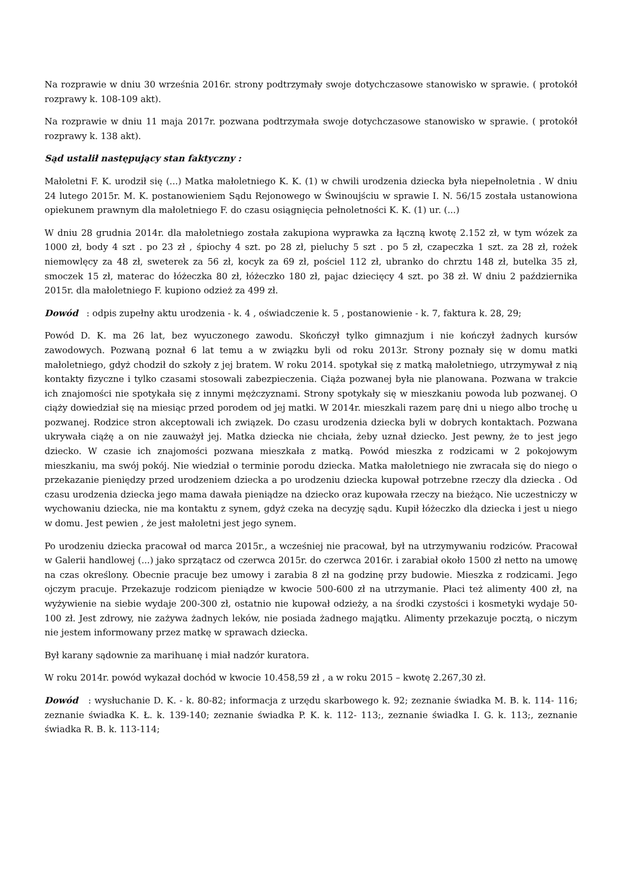Na rozprawie w dniu 30 września 2016r. strony podtrzymały swoje dotychczasowe stanowisko w sprawie. ( protokół rozprawy k. 108-109 akt).
Na rozprawie w dniu 11 maja 2017r. pozwana podtrzymała swoje dotychczasowe stanowisko w sprawie. ( protokół rozprawy k. 138 akt).
Sąd ustalił następujący stan faktyczny :
Małoletni F. K. urodził się (...) Matka małoletniego K. K. (1) w chwili urodzenia dziecka była niepełnoletnia . W dniu 24 lutego 2015r. M. K. postanowieniem Sądu Rejonowego w Świnoujściu w sprawie I. N. 56/15 została ustanowiona opiekunem prawnym dla małoletniego F. do czasu osiągnięcia pełnoletności K. K. (1) ur. (...)
W dniu 28 grudnia 2014r. dla małoletniego została zakupiona wyprawka za łączną kwotę 2.152 zł, w tym wózek za 1000 zł, body 4 szt . po 23 zł , śpiochy 4 szt. po 28 zł, pieluchy 5 szt . po 5 zł, czapeczka 1 szt. za 28 zł, rożek niemowlęcy za 48 zł, sweterek za 56 zł, kocyk za 69 zł, pościel 112 zł, ubranko do chrztu 148 zł, butelka 35 zł, smoczek 15 zł, materac do łóżeczka 80 zł, łóżeczko 180 zł, pajac dziecięcy 4 szt. po 38 zł. W dniu 2 października 2015r. dla małoletniego F. kupiono odzież za 499 zł.
Dowód : odpis zupełny aktu urodzenia - k. 4 , oświadczenie k. 5 , postanowienie - k. 7, faktura k. 28, 29;
Powód D. K. ma 26 lat, bez wyuczonego zawodu. Skończył tylko gimnazjum i nie kończył żadnych kursów zawodowych. Pozwaną poznał 6 lat temu a w związku byli od roku 2013r. Strony poznały się w domu matki małoletniego, gdyż chodził do szkoły z jej bratem. W roku 2014. spotykał się z matką małoletniego, utrzymywał z nią kontakty fizyczne i tylko czasami stosowali zabezpieczenia. Ciąża pozwanej była nie planowana. Pozwana w trakcie ich znajomości nie spotykała się z innymi mężczyznami. Strony spotykały się w mieszkaniu powoda lub pozwanej. O ciąży dowiedział się na miesiąc przed porodem od jej matki. W 2014r. mieszkali razem parę dni u niego albo trochę u pozwanej. Rodzice stron akceptowali ich związek. Do czasu urodzenia dziecka byli w dobrych kontaktach. Pozwana ukrywała ciążę a on nie zauważył jej. Matka dziecka nie chciała, żeby uznał dziecko. Jest pewny, że to jest jego dziecko. W czasie ich znajomości pozwana mieszkała z matką. Powód mieszka z rodzicami w 2 pokojowym mieszkaniu, ma swój pokój. Nie wiedział o terminie porodu dziecka. Matka małoletniego nie zwracała się do niego o przekazanie pieniędzy przed urodzeniem dziecka a po urodzeniu dziecka kupował potrzebne rzeczy dla dziecka . Od czasu urodzenia dziecka jego mama dawała pieniądze na dziecko oraz kupowała rzeczy na bieżąco. Nie uczestniczy w wychowaniu dziecka, nie ma kontaktu z synem, gdyż czeka na decyzję sądu. Kupił łóżeczko dla dziecka i jest u niego w domu. Jest pewien , że jest małoletni jest jego synem.
Po urodzeniu dziecka pracował od marca 2015r., a wcześniej nie pracował, był na utrzymywaniu rodziców. Pracował w Galerii handlowej (...) jako sprzątacz od czerwca 2015r. do czerwca 2016r. i zarabiał około 1500 zł netto na umowę na czas określony. Obecnie pracuje bez umowy i zarabia 8 zł na godzinę przy budowie. Mieszka z rodzicami. Jego ojczym pracuje. Przekazuje rodzicom pieniądze w kwocie 500-600 zł na utrzymanie. Płaci też alimenty 400 zł, na wyżywienie na siebie wydaje 200-300 zł, ostatnio nie kupował odzieży, a na środki czystości i kosmetyki wydaje 50-100 zł. Jest zdrowy, nie zażywa żadnych leków, nie posiada żadnego majątku. Alimenty przekazuje pocztą, o niczym nie jestem informowany przez matkę w sprawach dziecka.
Był karany sądownie za marihuanę i miał nadzór kuratora.
W roku 2014r. powód wykazał dochód w kwocie 10.458,59 zł , a w roku 2015 – kwotę 2.267,30 zł.
Dowód : wysłuchanie D. K. - k. 80-82; informacja z urzędu skarbowego k. 92; zeznanie świadka M. B. k. 114- 116; zeznanie świadka K. Ł. k. 139-140; zeznanie świadka P. K. k. 112- 113;, zeznanie świadka I. G. k. 113;, zeznanie świadka R. B. k. 113-114;